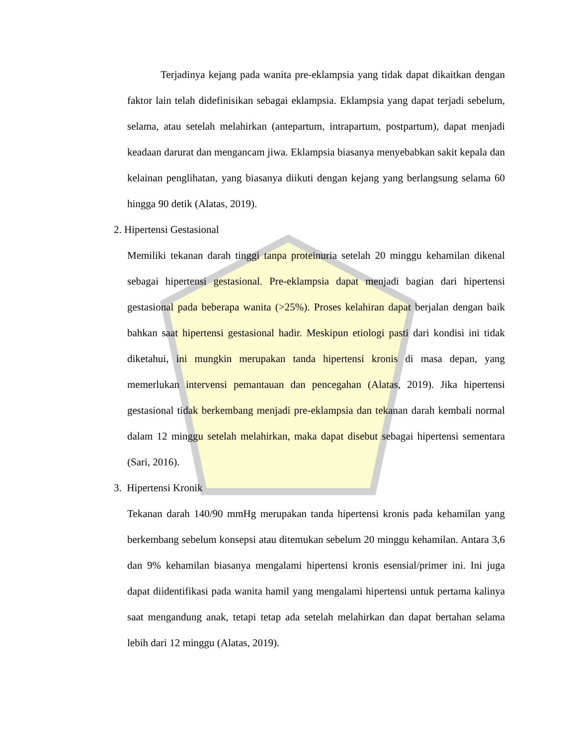Terjadinya kejang pada wanita pre-eklampsia yang tidak dapat dikaitkan dengan faktor lain telah didefinisikan sebagai eklampsia. Eklampsia yang dapat terjadi sebelum, selama, atau setelah melahirkan (antepartum, intrapartum, postpartum), dapat menjadi keadaan darurat dan mengancam jiwa. Eklampsia biasanya menyebabkan sakit kepala dan kelainan penglihatan, yang biasanya diikuti dengan kejang yang berlangsung selama 60 hingga 90 detik (Alatas, 2019).
2. Hipertensi Gestasional
Memiliki tekanan darah tinggi tanpa proteinuria setelah 20 minggu kehamilan dikenal sebagai hipertensi gestasional. Pre-eklampsia dapat menjadi bagian dari hipertensi gestasional pada beberapa wanita (>25%). Proses kelahiran dapat berjalan dengan baik bahkan saat hipertensi gestasional hadir. Meskipun etiologi pasti dari kondisi ini tidak diketahui, ini mungkin merupakan tanda hipertensi kronis di masa depan, yang memerlukan intervensi pemantauan dan pencegahan (Alatas, 2019). Jika hipertensi gestasional tidak berkembang menjadi pre-eklampsia dan tekanan darah kembali normal dalam 12 minggu setelah melahirkan, maka dapat disebut sebagai hipertensi sementara (Sari, 2016).
3. Hipertensi Kronik
Tekanan darah 140/90 mmHg merupakan tanda hipertensi kronis pada kehamilan yang berkembang sebelum konsepsi atau ditemukan sebelum 20 minggu kehamilan. Antara 3,6 dan 9% kehamilan biasanya mengalami hipertensi kronis esensial/primer ini. Ini juga dapat diidentifikasi pada wanita hamil yang mengalami hipertensi untuk pertama kalinya saat mengandung anak, tetapi tetap ada setelah melahirkan dan dapat bertahan selama lebih dari 12 minggu (Alatas, 2019).